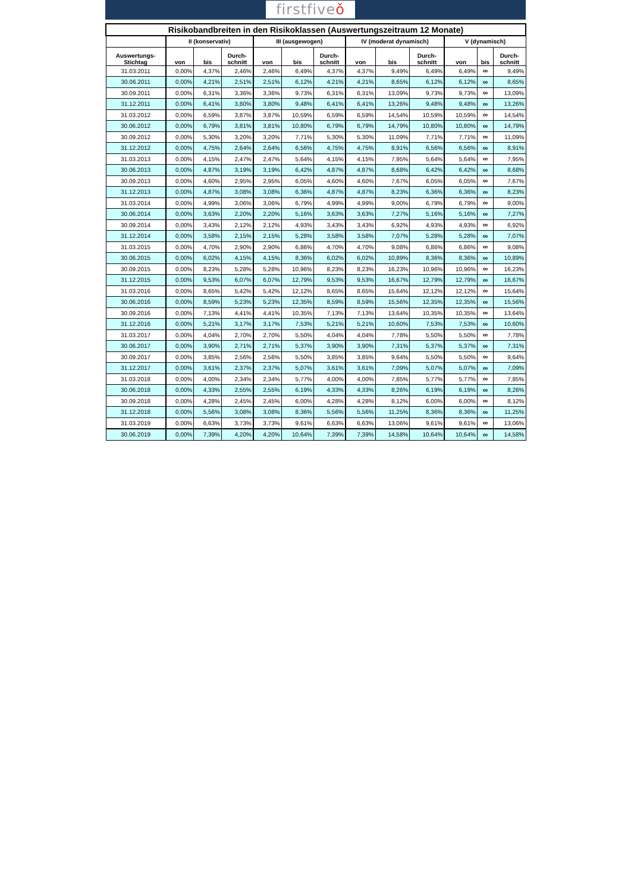firstfiveǒ
| Risikobandbreiten in den Risikoklassen (Auswertungszeitraum 12 Monate) | | | | | | | | | | | | |
| --- | --- | --- | --- | --- | --- | --- | --- | --- | --- | --- | --- | --- |
| | II (konservativ) | | | III (ausgewogen) | | | IV (moderat dynamisch) | | | V (dynamisch) | | |
| Auswertungs- Stichtag | von | bis | Durch- schnitt | von | bis | Durch- schnitt | von | bis | Durch- schnitt | von | bis | Durch- schnitt |
| 31.03.2011 | 0,00% | 4,37% | 2,46% | 2,46% | 6,49% | 4,37% | 4,37% | 9,49% | 6,49% | 6,49% | ∞ | 9,49% |
| 30.06.2011 | 0,00% | 4,21% | 2,51% | 2,51% | 6,12% | 4,21% | 4,21% | 8,65% | 6,12% | 6,12% | ∞ | 8,65% |
| 30.09.2011 | 0,00% | 6,31% | 3,36% | 3,36% | 9,73% | 6,31% | 6,31% | 13,09% | 9,73% | 9,73% | ∞ | 13,09% |
| 31.12.2011 | 0,00% | 6,41% | 3,80% | 3,80% | 9,48% | 6,41% | 6,41% | 13,26% | 9,48% | 9,48% | ∞ | 13,26% |
| 31.03.2012 | 0,00% | 6,59% | 3,87% | 3,87% | 10,59% | 6,59% | 6,59% | 14,54% | 10,59% | 10,59% | ∞ | 14,54% |
| 30.06.2012 | 0,00% | 6,79% | 3,81% | 3,81% | 10,80% | 6,79% | 6,79% | 14,79% | 10,80% | 10,80% | ∞ | 14,79% |
| 30.09.2012 | 0,00% | 5,30% | 3,20% | 3,20% | 7,71% | 5,30% | 5,30% | 11,09% | 7,71% | 7,71% | ∞ | 11,09% |
| 31.12.2012 | 0,00% | 4,75% | 2,64% | 2,64% | 6,56% | 4,75% | 4,75% | 8,91% | 6,56% | 6,56% | ∞ | 8,91% |
| 31.03.2013 | 0,00% | 4,15% | 2,47% | 2,47% | 5,64% | 4,15% | 4,15% | 7,95% | 5,64% | 5,64% | ∞ | 7,95% |
| 30.06.2013 | 0,00% | 4,87% | 3,19% | 3,19% | 6,42% | 4,87% | 4,87% | 8,68% | 6,42% | 6,42% | ∞ | 8,68% |
| 30.09.2013 | 0,00% | 4,60% | 2,95% | 2,95% | 6,05% | 4,60% | 4,60% | 7,67% | 6,05% | 6,05% | ∞ | 7,67% |
| 31.12.2013 | 0,00% | 4,87% | 3,08% | 3,08% | 6,36% | 4,87% | 4,87% | 8,23% | 6,36% | 6,36% | ∞ | 8,23% |
| 31.03.2014 | 0,00% | 4,99% | 3,06% | 3,06% | 6,79% | 4,99% | 4,99% | 9,00% | 6,79% | 6,79% | ∞ | 9,00% |
| 30.06.2014 | 0,00% | 3,63% | 2,20% | 2,20% | 5,16% | 3,63% | 3,63% | 7,27% | 5,16% | 5,16% | ∞ | 7,27% |
| 30.09.2014 | 0,00% | 3,43% | 2,12% | 2,12% | 4,93% | 3,43% | 3,43% | 6,92% | 4,93% | 4,93% | ∞ | 6,92% |
| 31.12.2014 | 0,00% | 3,58% | 2,15% | 2,15% | 5,28% | 3,58% | 3,58% | 7,07% | 5,28% | 5,28% | ∞ | 7,07% |
| 31.03.2015 | 0,00% | 4,70% | 2,90% | 2,90% | 6,86% | 4,70% | 4,70% | 9,08% | 6,86% | 6,86% | ∞ | 9,08% |
| 30.06.2015 | 0,00% | 6,02% | 4,15% | 4,15% | 8,36% | 6,02% | 6,02% | 10,89% | 8,36% | 8,36% | ∞ | 10,89% |
| 30.09.2015 | 0,00% | 8,23% | 5,28% | 5,28% | 10,96% | 8,23% | 8,23% | 16,23% | 10,96% | 10,96% | ∞ | 16,23% |
| 31.12.2015 | 0,00% | 9,53% | 6,07% | 6,07% | 12,79% | 9,53% | 9,53% | 16,67% | 12,79% | 12,79% | ∞ | 16,67% |
| 31.03.2016 | 0,00% | 8,65% | 5,42% | 5,42% | 12,12% | 8,65% | 8,65% | 15,64% | 12,12% | 12,12% | ∞ | 15,64% |
| 30.06.2016 | 0,00% | 8,59% | 5,23% | 5,23% | 12,35% | 8,59% | 8,59% | 15,56% | 12,35% | 12,35% | ∞ | 15,56% |
| 30.09.2016 | 0,00% | 7,13% | 4,41% | 4,41% | 10,35% | 7,13% | 7,13% | 13,64% | 10,35% | 10,35% | ∞ | 13,64% |
| 31.12.2016 | 0,00% | 5,21% | 3,17% | 3,17% | 7,53% | 5,21% | 5,21% | 10,60% | 7,53% | 7,53% | ∞ | 10,60% |
| 31.03.2017 | 0,00% | 4,04% | 2,70% | 2,70% | 5,50% | 4,04% | 4,04% | 7,78% | 5,50% | 5,50% | ∞ | 7,78% |
| 30.06.2017 | 0,00% | 3,90% | 2,71% | 2,71% | 5,37% | 3,90% | 3,90% | 7,31% | 5,37% | 5,37% | ∞ | 7,31% |
| 30.09.2017 | 0,00% | 3,85% | 2,56% | 2,56% | 5,50% | 3,85% | 3,85% | 9,64% | 5,50% | 5,50% | ∞ | 9,64% |
| 31.12.2017 | 0,00% | 3,61% | 2,37% | 2,37% | 5,07% | 3,61% | 3,61% | 7,09% | 5,07% | 5,07% | ∞ | 7,09% |
| 31.03.2018 | 0,00% | 4,00% | 2,34% | 2,34% | 5,77% | 4,00% | 4,00% | 7,85% | 5,77% | 5,77% | ∞ | 7,85% |
| 30.06.2018 | 0,00% | 4,33% | 2,55% | 2,55% | 6,19% | 4,33% | 4,33% | 8,26% | 6,19% | 6,19% | ∞ | 8,26% |
| 30.09.2018 | 0,00% | 4,28% | 2,45% | 2,45% | 6,00% | 4,28% | 4,28% | 8,12% | 6,00% | 6,00% | ∞ | 8,12% |
| 31.12.2018 | 0,00% | 5,56% | 3,08% | 3,08% | 8,36% | 5,56% | 5,56% | 11,25% | 8,36% | 8,36% | ∞ | 11,25% |
| 31.03.2019 | 0,00% | 6,63% | 3,73% | 3,73% | 9,61% | 6,63% | 6,63% | 13,06% | 9,61% | 9,61% | ∞ | 13,06% |
| 30.06.2019 | 0,00% | 7,39% | 4,20% | 4,20% | 10,64% | 7,39% | 7,39% | 14,58% | 10,64% | 10,64% | ∞ | 14,58% |